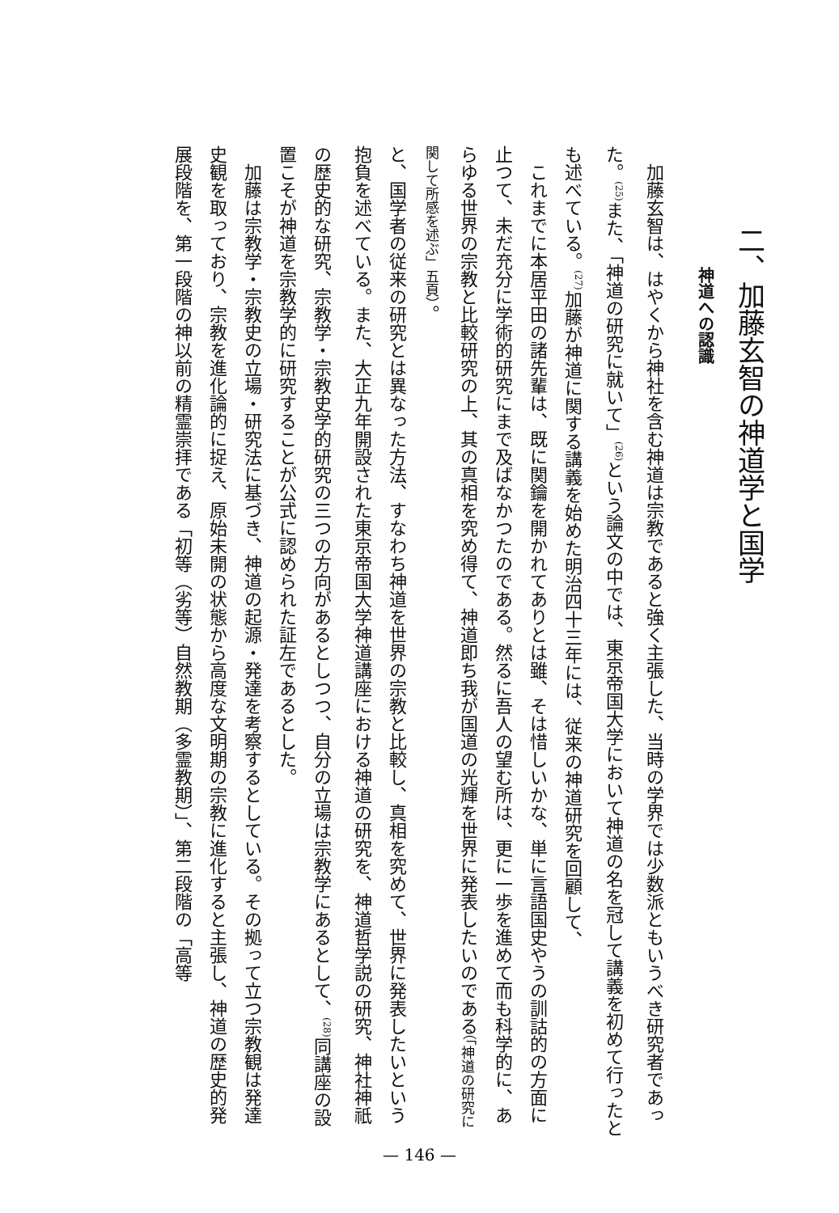二、加藤玄智の神道学と国学
神道への認識
加藤玄智は、はやくから神社を含む神道は宗教であると強く主張した、当時の学界では少数派ともいうべき研究者であった。<sup>(25)</sup>また、「神道の研究に就いて」<sup>(26)</sup>という論文の中では、東京帝国大学において神道の名を冠して講義を初めて行ったとも述べている。<sup>(27)</sup>加藤が神道に関する講義を始めた明治四十三年には、従来の神道研究を回顧して、
これまでに本居平田の諸先輩は、既に関鑰を開かれてありとは雖、そは惜しいかな、単に言語国史やうの訓詁的の方面に止つて、未だ充分に学術的研究にまで及ばなかつたのである。然るに吾人の望む所は、更に一歩を進めて而も科学的に、あらゆる世界の宗教と比較研究の上、其の真相を究め得て、神道即ち我が国道の光輝を世界に発表したいのである（「神道の研究に関して所感を述ぶ」五頁）。
と、国学者の従来の研究とは異なった方法、すなわち神道を世界の宗教と比較し、真相を究めて、世界に発表したいという抱負を述べている。また、大正九年開設された東京帝国大学神道講座における神道の研究を、神道哲学説の研究、神社神祇の歴史的な研究、宗教学・宗教史学的研究の三つの方向があるとしつつ、自分の立場は宗教学にあるとして、<sup>(28)</sup>同講座の設置こそが神道を宗教学的に研究することが公式に認められた証左であるとした。
加藤は宗教学・宗教史の立場・研究法に基づき、神道の起源・発達を考察するとしている。その拠って立つ宗教観は発達史観を取っており、宗教を進化論的に捉え、原始未開の状態から高度な文明期の宗教に進化すると主張し、神道の歴史的発展段階を、第一段階の神以前の精霊崇拝である「初等（劣等）自然教期（多霊教期）」、第二段階の「高等
— 146 —